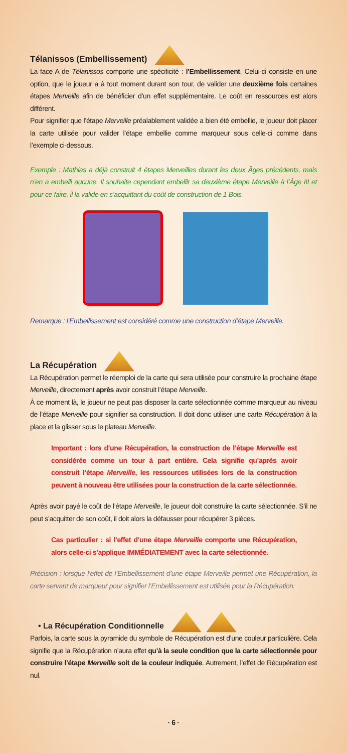Télanissos (Embellissement)
La face A de Télanissos comporte une spécificité : l’Embellissement. Celui-ci consiste en une option, que le joueur a à tout moment durant son tour, de valider une deuxième fois certaines étapes Merveille afin de bénéficier d’un effet supplémentaire. Le coût en ressources est alors différent.
Pour signifier que l’étape Merveille préalablement validée a bien été embellie, le joueur doit placer la carte utilisée pour valider l’étape embellie comme marqueur sous celle-ci comme dans l’exemple ci-dessous.
Exemple : Mathias a déjà construit 4 étapes Merveilles durant les deux Âges précédents, mais n’en a embelli aucune. Il souhaite cependant embellir sa deuxième étape Merveille à l’Âge III et pour ce faire, il la valide en s’acquittant du coût de construction de 1 Bois.
Remarque : l’Embellissement est considéré comme une construction d’étape Merveille.
La Récupération
La Récupération permet le réemploi de la carte qui sera utilisée pour construire la prochaine étape Merveille, directement après avoir construit l’étape Merveille.
À ce moment là, le joueur ne peut pas disposer la carte sélectionnée comme marqueur au niveau de l’étape Merveille pour signifier sa construction. Il doit donc utiliser une carte Récupération à la place et la glisser sous le plateau Merveille.
Important : lors d’une Récupération, la construction de l’étape Merveille est considérée comme un tour à part entière. Cela signifie qu’après avoir construit l’étape Merveille, les ressources utilisées lors de la construction peuvent à nouveau être utilisées pour la construction de la carte sélectionnée.
Après avoir payé le coût de l’étape Merveille, le joueur doit construire la carte sélectionnée. S’il ne peut s’acquitter de son coût, il doit alors la défausser pour récupérer 3 pièces.
Cas particulier : si l’effet d’une étape Merveille comporte une Récupération, alors celle-ci s’applique IMMÉDIATEMENT avec la carte sélectionnée.
Précision : lorsque l’effet de l’Embellissement d’une étape Merveille permet une Récupération, la carte servant de marqueur pour signifier l’Embellissement est utilisée pour la Récupération.
• La Récupération Conditionnelle
Parfois, la carte sous la pyramide du symbole de Récupération est d’une couleur particulière. Cela signifie que la Récupération n’aura effet qu’à la seule condition que la carte sélectionnée pour construire l’étape Merveille soit de la couleur indiquée. Autrement, l’effet de Récupération est nul.
· 6 ·